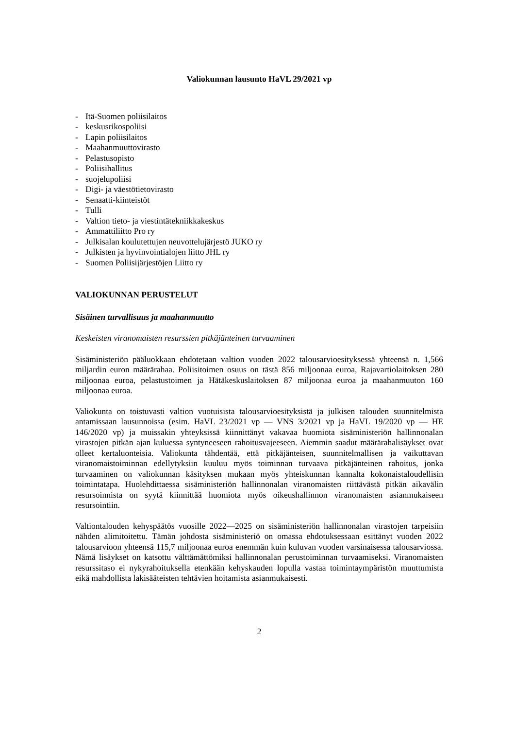Valiokunnan lausunto HaVL 29/2021 vp
- Itä-Suomen poliisilaitos
- keskusrikospoliisi
- Lapin poliisilaitos
- Maahanmuuttovirasto
- Pelastusopisto
- Poliisihallitus
- suojelupoliisi
- Digi- ja väestötietovirasto
- Senaatti-kiinteistöt
- Tulli
- Valtion tieto- ja viestintätekniikkakeskus
- Ammattiliitto Pro ry
- Julkisalan koulutettujen neuvottelujärjestö JUKO ry
- Julkisten ja hyvinvointialojen liitto JHL ry
- Suomen Poliisijärjestöjen Liitto ry
VALIOKUNNAN PERUSTELUT
Sisäinen turvallisuus ja maahanmuutto
Keskeisten viranomaisten resurssien pitkäjänteinen turvaaminen
Sisäministeriön pääluokkaan ehdotetaan valtion vuoden 2022 talousarvioesityksessä yhteensä n. 1,566 miljardin euron määrärahaa. Poliisitoimen osuus on tästä 856 miljoonaa euroa, Rajavartiolaitoksen 280 miljoonaa euroa, pelastustoimen ja Hätäkeskuslaitoksen 87 miljoonaa euroa ja maahanmuuton 160 miljoonaa euroa.
Valiokunta on toistuvasti valtion vuotuisista talousarvioesityksistä ja julkisen talouden suunnitelmista antamissaan lausunnoissa (esim. HaVL 23/2021 vp — VNS 3/2021 vp ja HaVL 19/2020 vp — HE 146/2020 vp) ja muissakin yhteyksissä kiinnittänyt vakavaa huomiota sisäministeriön hallinnonalan virastojen pitkän ajan kuluessa syntyneeseen rahoitusvajeeseen. Aiemmin saadut määrärahalisäykset ovat olleet kertaluonteisia. Valiokunta tähdentää, että pitkäjänteisen, suunnitelmallisen ja vaikuttavan viranomaistoiminnan edellytyksiin kuuluu myös toiminnan turvaava pitkäjänteinen rahoitus, jonka turvaaminen on valiokunnan käsityksen mukaan myös yhteiskunnan kannalta kokonaistaloudellisin toimintatapa. Huolehdittaessa sisäministeriön hallinnonalan viranomaisten riittävästä pitkän aikavälin resursoinnista on syytä kiinnittää huomiota myös oikeushallinnon viranomaisten asianmukaiseen resursointiin.
Valtiontalouden kehyspäätös vuosille 2022—2025 on sisäministeriön hallinnonalan virastojen tarpeisiin nähden alimitoitettu. Tämän johdosta sisäministeriö on omassa ehdotuksessaan esittänyt vuoden 2022 talousarvioon yhteensä 115,7 miljoonaa euroa enemmän kuin kuluvan vuoden varsinaisessa talousarviossa. Nämä lisäykset on katsottu välttämättömiksi hallinnonalan perustoiminnan turvaamiseksi. Viranomaisten resurssitaso ei nykyrahoituksella etenkään kehyskauden lopulla vastaa toimintaympäristön muuttumista eikä mahdollista lakisääteisten tehtävien hoitamista asianmukaisesti.
2